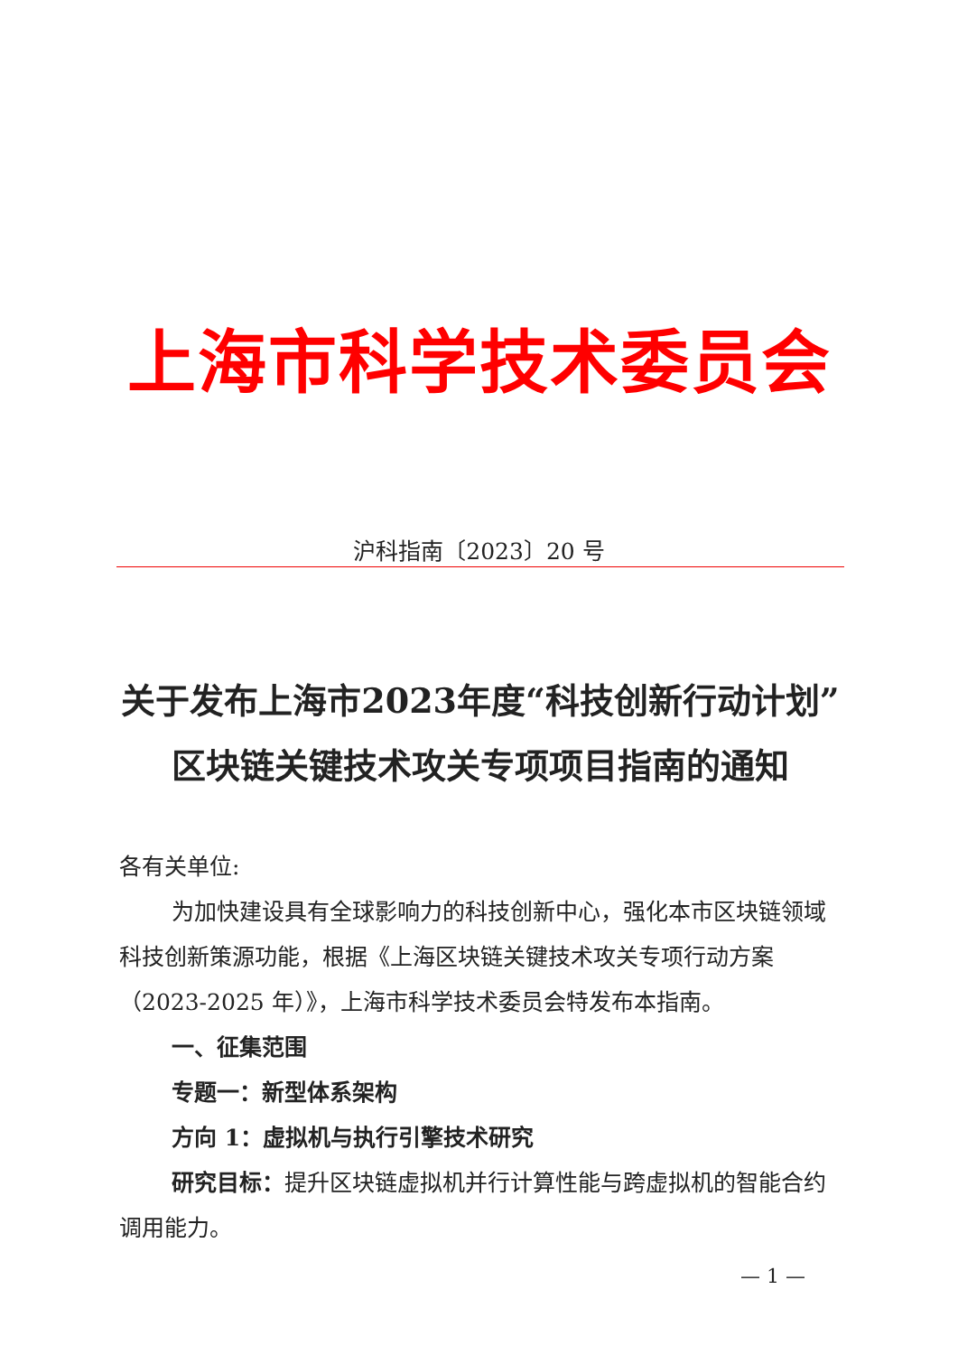上海市科学技术委员会
沪科指南〔2023〕20 号
关于发布上海市2023年度“科技创新行动计划”
区块链关键技术攻关专项项目指南的通知
各有关单位:
为加快建设具有全球影响力的科技创新中心，强化本市区块链领域科技创新策源功能，根据《上海区块链关键技术攻关专项行动方案（2023-2025 年）》，上海市科学技术委员会特发布本指南。
一、征集范围
专题一：新型体系架构
方向 1：虚拟机与执行引擎技术研究
研究目标：提升区块链虚拟机并行计算性能与跨虚拟机的智能合约调用能力。
— 1 —